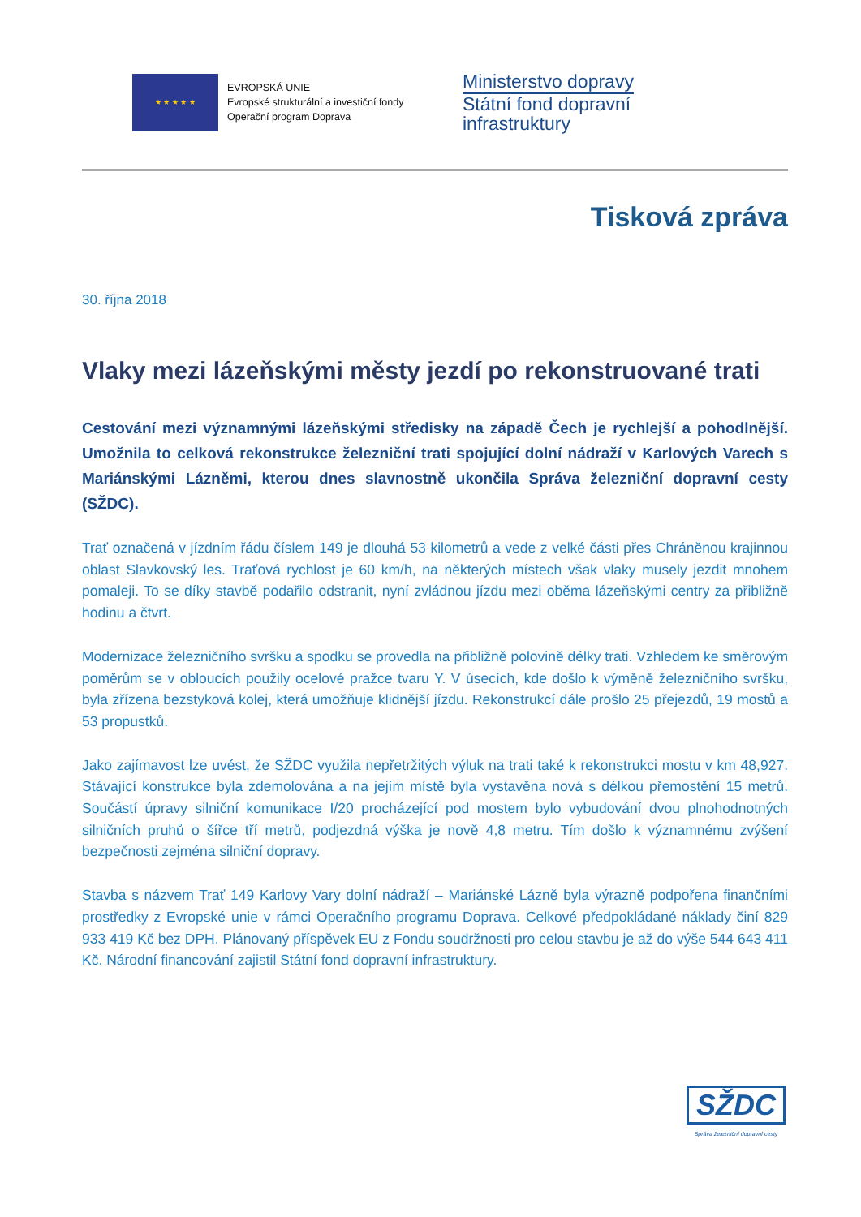★ ★ ★ ★ ★
EVROPSKÁ UNIE
Evropské strukturální a investiční fondy
Operační program Doprava
Ministerstvo dopravy
Státní fond dopravní
infrastruktury
Tisková zpráva
30. října 2018
Vlaky mezi lázeňskými městy jezdí po rekonstruované trati
Cestování mezi významnými lázeňskými středisky na západě Čech je rychlejší a pohodlnější. Umožnila to celková rekonstrukce železniční trati spojující dolní nádraží v Karlových Varech s Mariánskými Lázněmi, kterou dnes slavnostně ukončila Správa železniční dopravní cesty (SŽDC).
Trať označená v jízdním řádu číslem 149 je dlouhá 53 kilometrů a vede z velké části přes Chráněnou krajinnou oblast Slavkovský les. Traťová rychlost je 60 km/h, na některých místech však vlaky musely jezdit mnohem pomaleji. To se díky stavbě podařilo odstranit, nyní zvládnou jízdu mezi oběma lázeňskými centry za přibližně hodinu a čtvrt.
Modernizace železničního svršku a spodku se provedla na přibližně polovině délky trati. Vzhledem ke směrovým poměrům se v obloucích použily ocelové pražce tvaru Y. V úsecích, kde došlo k výměně železničního svršku, byla zřízena bezstyková kolej, která umožňuje klidnější jízdu. Rekonstrukcí dále prošlo 25 přejezdů, 19 mostů a 53 propustků.
Jako zajímavost lze uvést, že SŽDC využila nepřetržitých výluk na trati také k rekonstrukci mostu v km 48,927. Stávající konstrukce byla zdemolována a na jejím místě byla vystavěna nová s délkou přemostění 15 metrů. Součástí úpravy silniční komunikace I/20 procházející pod mostem bylo vybudování dvou plnohodnotných silničních pruhů o šířce tří metrů, podjezdná výška je nově 4,8 metru. Tím došlo k významnému zvýšení bezpečnosti zejména silniční dopravy.
Stavba s názvem Trať 149 Karlovy Vary dolní nádraží – Mariánské Lázně byla výrazně podpořena finančními prostředky z Evropské unie v rámci Operačního programu Doprava. Celkové předpokládané náklady činí 829 933 419 Kč bez DPH. Plánovaný příspěvek EU z Fondu soudržnosti pro celou stavbu je až do výše 544 643 411 Kč. Národní financování zajistil Státní fond dopravní infrastruktury.
SŽDC
Správa železniční dopravní cesty